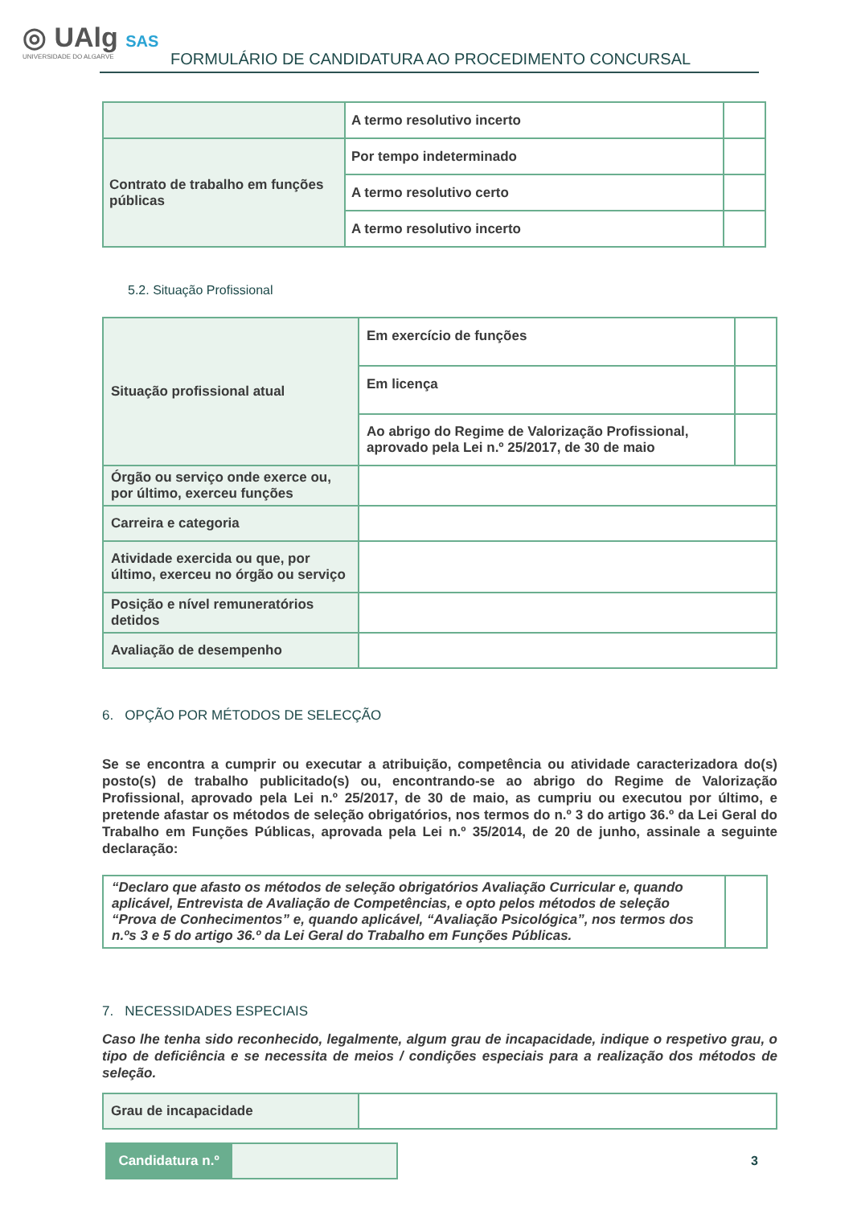◎ UAlg SAS
UNIVERSIDADE DO ALGARVE
FORMULÁRIO DE CANDIDATURA AO PROCEDIMENTO CONCURSAL
| | A termo resolutivo incerto | |
| Contrato de trabalho em funções públicas | Por tempo indeterminado | |
| | A termo resolutivo certo | |
| | A termo resolutivo incerto | |
5.2. Situação Profissional
| Situação profissional atual | Em exercício de funções | |
| | Em licença | |
| | Ao abrigo do Regime de Valorização Profissional, aprovado pela Lei n.º 25/2017, de 30 de maio | |
| Órgão ou serviço onde exerce ou, por último, exerceu funções | | |
| Carreira e categoria | | |
| Atividade exercida ou que, por último, exerceu no órgão ou serviço | | |
| Posição e nível remuneratórios detidos | | |
| Avaliação de desempenho | | |
6. OPÇÃO POR MÉTODOS DE SELECÇÃO
Se se encontra a cumprir ou executar a atribuição, competência ou atividade caracterizadora do(s) posto(s) de trabalho publicitado(s) ou, encontrando-se ao abrigo do Regime de Valorização Profissional, aprovado pela Lei n.º 25/2017, de 30 de maio, as cumpriu ou executou por último, e pretende afastar os métodos de seleção obrigatórios, nos termos do n.º 3 do artigo 36.º da Lei Geral do Trabalho em Funções Públicas, aprovada pela Lei n.º 35/2014, de 20 de junho, assinale a seguinte declaração:
| “Declaro que afasto os métodos de seleção obrigatórios Avaliação Curricular e, quando aplicável, Entrevista de Avaliação de Competências, e opto pelos métodos de seleção “Prova de Conhecimentos” e, quando aplicável, “Avaliação Psicológica”, nos termos dos n.ºs 3 e 5 do artigo 36.º da Lei Geral do Trabalho em Funções Públicas. | |
7. NECESSIDADES ESPECIAIS
Caso lhe tenha sido reconhecido, legalmente, algum grau de incapacidade, indique o respetivo grau, o tipo de deficiência e se necessita de meios / condições especiais para a realização dos métodos de seleção.
| Grau de incapacidade | |
| Candidatura n.º | |
3